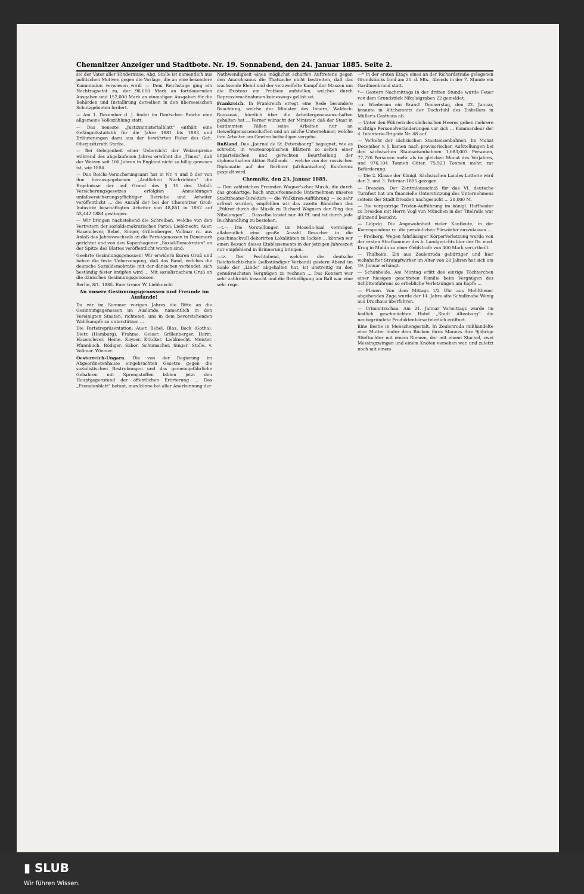Chemnitzer Anzeiger und Stadtbote. Nr. 19. Sonnabend, den 24. Januar 1885. Seite 2.
sei der Vater aller Hindernisse. Abg. Stolle ist namentlich aus politischen Motiven gegen die Vorlage, die an eine besondere Kommission verwiesen wird. — Dem Reichstage ging ein Nachtragsetat zu, der 96,000 Mark an fortdauernden Ausgaben und 152,000 Mark an einmaligen Ausgaben für die Behörden und Installirung derselben in den überseeischen Schutzgebieten fordert.
— Am 1. Dezember d. J. findet im Deutschen Reiche eine allgemeine Volkszählung statt.
— Das neueste „Justizministerialblatt“ enthält eine Gefängnißstatistik für die Jahre 1881 bis 1883 und Erläuterungen dazu aus der bewährten Feder des Geh. Oberjustizrath Starke.
— Bei Gelegenheit einer Uebersicht der Weizenpreise während des abgelaufenen Jahres erwähnt die „Times“, daß der Weizen seit 100 Jahren in England nicht so billig gewesen ist, wie 1884.
— Das Reichs-Versicherungsamt hat in Nr. 4 und 5 der von ihm herausgegebenen „Amtlichen Nachrichten“ die Ergebnisse der auf Grund des § 11 des Unfall-Versicherungsgesetzes erfolgten Anmeldungen unfallversicherungspflichtiger Betriebe und Arbeiter veröffentlicht ... die Anzahl der bei der Chemnitzer Groß-Industrie beschäftigten Arbeiter von 48,851 in 1882 auf 53,442 1884 gestiegen.
— Wir bringen nachstehend die Schreiben, welche von den Vertretern der sozialdemokratischen Partei: Liebknecht, Auer, Hasenclever, Bebel, Singer, Grillenberger, Vollmar rc. aus Anlaß des Jahreswechsels an die Parteigenossen in Dänemark gerichtet und von den Kopenhagener „Sozial-Demokraten“ an der Spitze des Blattes veröffentlicht worden sind:
Geehrte Gesinnungsgenossen! Wir erwidern Euren Gruß und haben die feste Ueberzeugung, daß das Band, welches die deutsche Sozialdemokratie mit der dänischen verbindet, sich beständig fester knüpfen wird ... Mit sozialistischem Gruß an die dänischen Gesinnungsgenossen.
Berlin, 8/1. 1885. Euer treuer W. Liebknecht
An unsere Gesinnungsgenossen und Freunde im Auslande!
Da wir im Sommer vorigen Jahres die Bitte an die Gesinnungsgenossen im Auslande, namentlich in den Vereinigten Staaten, richteten, uns in dem bevorstehenden Wahlkampfe zu unterstützen ...
Die Parteirepräsentation: Auer. Bebel. Blos. Bock (Gotha). Dietz (Hamburg). Frohme. Geiser. Grillenberger. Harm. Hasenclever. Heine. Kayser. Kräcker. Liebknecht. Meister. Pfannkuch. Rödiger. Sabor. Schumacher. Singer. Stolle. v. Vollmar. Wiemer.
Oesterreich-Ungarn. Die von der Regierung im Abgeordnetenhause eingebrachten Gesetze gegen die sozialistischen Bestrebungen und das gemeingefährliche Gebahren mit Sprengstoffen bilden jetzt den Hauptgegenstand der öffentlichen Erörterung ... Das „Fremdenblatt“ betont, man könne bei aller Anerkennung der
Nothwendigkeit eines möglichst scharfen Auftretens gegen den Anarchismus die Thatsache nicht bestreiten, daß das wachsende Elend und der verzweifelte Kampf der Massen um die Existenz ein Problem aufstellen, welches durch Repressivmaßnahmen keineswegs gelöst sei.
Frankreich. In Frankreich erregt eine Rede besondere Beachtung, welche der Minister des Innern, Waldeck-Rousseau, kürzlich über die Arbeitergenossenschaften gehalten hat ... Ferner wünscht der Minister, daß der Staat in bestimmten Fällen seine Arbeiten nur an Gewerkgenossenschaften und an solche Unternehmer, welche ihre Arbeiter am Gewinn betheiligen vergebe.
Rußland. Das „Journal de St. Petersbourg“ begegnet, wie es schreibt, in westeuropäischen Blättern so selten einer unparteiischen und gerechten Beurtheilung der diplomatischen Aktion Rußlands ... welche von der russischen Diplomatie auf der Berliner (afrikanischen) Konferenz gespielt wird.
Chemnitz, den 23. Januar 1885.
— Den zahlreichen Freunden Wagner'scher Musik, die durch das großartige, hoch anzuerkennende Unternehmen unseres Stadttheater-Direktors — die Walküren-Aufführung — so sehr erfreut wurden, empfehlen wir das zweite Bändchen des „Führer durch die Musik zu Richard Wagners der Ring des Nibelungen“ ... Dasselbe kostet nur 40 Pf. und ist durch jede Buchhandlung zu beziehen.
—t.— Die Vorstellungen im Mosella-Saal vermögen allabendlich eine große Anzahl Besucher in die geschmackvoll dekorirten Lokalitäten zu locken ... können wir einen Besuch dieses Etablissements in der jetzigen Jahreszeit nur empfehlend in Erinnerung bringen.
—tz. Der Fechtabend, welchen die deutsche Reichsfechtschule (selbständiger Verband) gestern Abend im Saale der „Linde“ abgehalten hat, ist unstreitig zu den genußreichsten Vergnügen zu rechnen ... Das Konzert war sehr zahlreich besucht und die Betheiligung am Ball war eine sehr rege.
—* In der ersten Etage eines an der Richardstraße gelegenen Grundstücks fand am 20. d. Mts., Abends in der 7. Stunde ein Gardinenbrand statt.
*— Gestern Nachmittags in der dritten Stunde wurde Feuer von dem Grundstück Nikolaigraben 22 gemeldet.
—r. Wiederum ein Brand! Donnerstag, den 22. Januar, brannte in Altchemnitz der Dachstuhl des Eiskellers in Müller's Gasthaus ab.
— Unter den Führern des sächsischen Heeres gehen mehrere wichtige Personalveränderungen vor sich ... Kommandeur der 4. Infanterie-Brigade Nr. 48 auf.
— Verkehr der sächsischen Staatseisenbahnen. Im Monat December v. J. kamen nach provisorischen Aufstellungen bei den sächsischen Staatseisenbahnen 1,683,003 Personen, 77,720 Personen mehr als im gleichen Monat des Vorjahres, und 976,104 Tonnen Güter, 75,923 Tonnen mehr, zur Beförderung.
— Die 2. Klasse der Königl. Sächsischen Landes-Lotterie wird den 2. und 3. Februar 1885 gezogen.
— Dresden. Der Zentralausschuß für das VI. deutsche Turnfest hat um finanzielle Unterstützung des Unternehmens seitens der Stadt Dresden nachgesucht ... 20,000 M.
— Die vorgestrige Tristan-Aufführung im königl. Hoftheater zu Dresden mit Herrn Vogl von München in der Titelrolle war glänzend besucht.
— Leipzig. Die Angewohnheit vieler Kaufleute, in der Korrespondenz rc. die persönlichen Fürwörter auszulassen ...
— Freiberg. Wegen fahrlässiger Körperverletzung wurde von der ersten Strafkammer des k. Landgerichts hier der Dr. med. Krug in Mulda zu einer Geldstrafe von 400 Mark verurtheilt.
— Thalheim. Ein aus Zeulenroda gebürtiger und hier wohnhafter Strumpfwirker im Alter von 28 Jahren hat sich am 19. Januar erhängt.
— Schönheide. Am Montag erlitt das einzige Töchterchen einer hiesigen geachteten Familie beim Vergnügen des Schlittenfahrens so erhebliche Verletzungen am Kopfe ...
— Plauen. Von dem Mittags 1/2 Uhr aus Mehltheuer abgehenden Zuge wurde der 14. Jahre alte Schulknabe Wenig aus Drochaus überfahren.
— Crimmitzschau. Am 21. Januar Vormittags wurde im festlich geschmückten Hotel „Stadt Altenburg“ die neubegründete Produktenbörse feierlich eröffnet.
Eine Bestie in Menschengestalt. In Zeulenroda mißhandelte eine Mutter hinter dem Rücken ihres Mannes ihre 9jährige Stieftochter mit einem Riemen, der mit einem Stachel, zwei Messingzwingen und einem Knoten versehen war, und zuletzt noch mit einem
▮ SLUB
Wir führen Wissen.